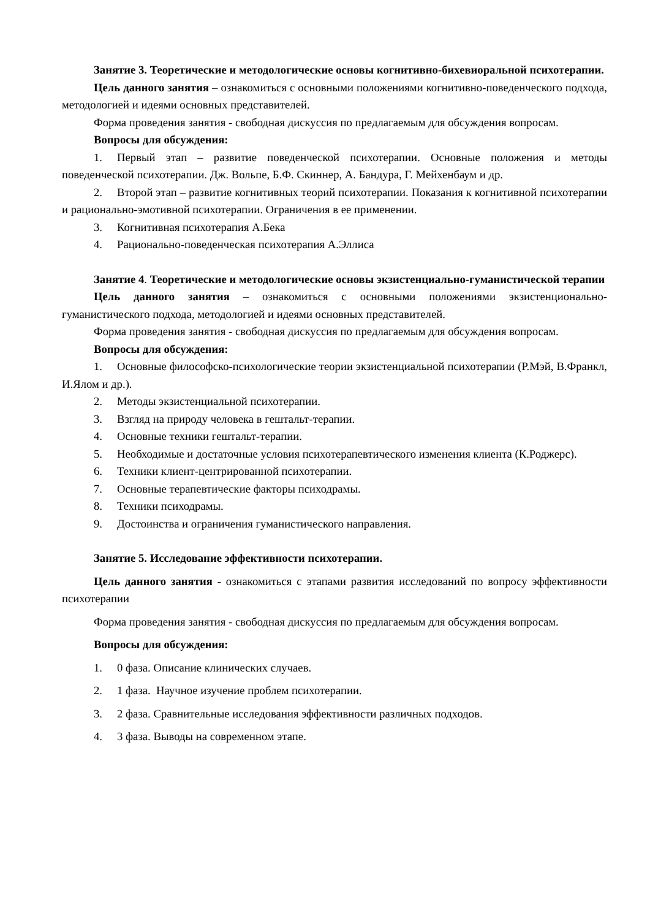Занятие 3. Теоретические и методологические основы когнитивно-бихевиоральной психотерапии.
Цель данного занятия – ознакомиться с основными положениями когнитивно-поведенческого подхода, методологией и идеями основных представителей.
Форма проведения занятия - свободная дискуссия по предлагаемым для обсуждения вопросам.
Вопросы для обсуждения:
1. Первый этап – развитие поведенческой психотерапии. Основные положения и методы поведенческой психотерапии. Дж. Вольпе, Б.Ф. Скиннер, А. Бандура, Г. Мейхенбаум и др.
2. Второй этап – развитие когнитивных теорий психотерапии. Показания к когнитивной психотерапии и рационально-эмотивной психотерапии. Ограничения в ее применении.
3. Когнитивная психотерапия А.Бека
4. Рационально-поведенческая психотерапия А.Эллиса
Занятие 4. Теоретические и методологические основы экзистенциально-гуманистической терапии
Цель данного занятия – ознакомиться с основными положениями экзистенционально-гуманистического подхода, методологией и идеями основных представителей.
Форма проведения занятия - свободная дискуссия по предлагаемым для обсуждения вопросам.
Вопросы для обсуждения:
1. Основные философско-психологические теории экзистенциальной психотерапии (Р.Мэй, В.Франкл, И.Ялом и др.).
2. Методы экзистенциальной психотерапии.
3. Взгляд на природу человека в гештальт-терапии.
4. Основные техники гештальт-терапии.
5. Необходимые и достаточные условия психотерапевтического изменения клиента (К.Роджерс).
6. Техники клиент-центрированной психотерапии.
7. Основные терапевтические факторы психодрамы.
8. Техники психодрамы.
9. Достоинства и ограничения гуманистического направления.
Занятие 5. Исследование эффективности психотерапии.
Цель данного занятия - ознакомиться с этапами развития исследований по вопросу эффективности психотерапии
Форма проведения занятия - свободная дискуссия по предлагаемым для обсуждения вопросам.
Вопросы для обсуждения:
1. 0 фаза. Описание клинических случаев.
2. 1 фаза. Научное изучение проблем психотерапии.
3. 2 фаза. Сравнительные исследования эффективности различных подходов.
4. 3 фаза. Выводы на современном этапе.